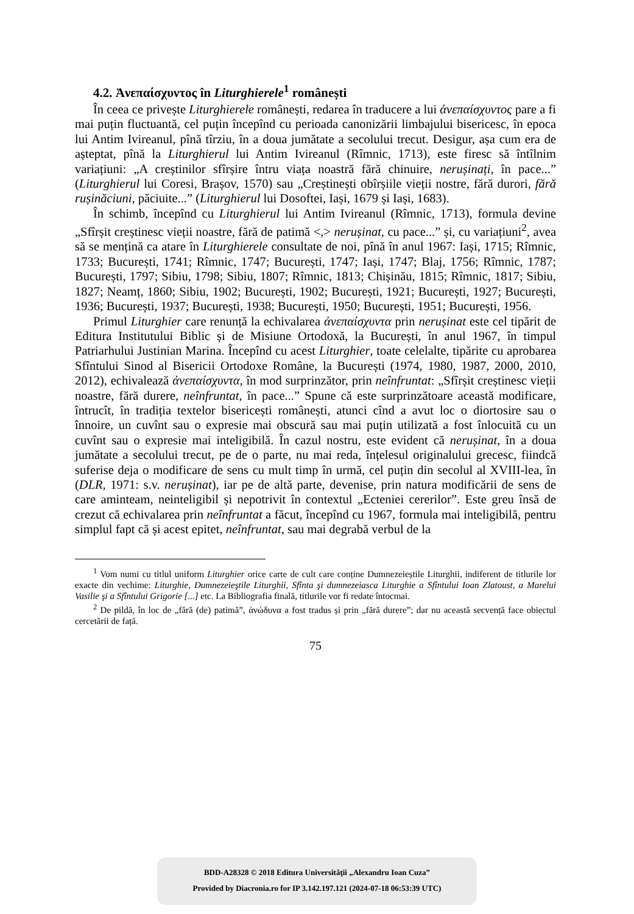4.2. Ἀνεπαίσχυντος în Liturghierele<sup>1</sup> românești
În ceea ce privește Liturghierele românești, redarea în traducere a lui ἀνεπαίσχυντος pare a fi mai puțin fluctuantă, cel puțin începînd cu perioada canonizării limbajului bisericesc, în epoca lui Antim Ivireanul, pînă tîrziu, în a doua jumătate a secolului trecut. Desigur, așa cum era de așteptat, pînă la Liturghierul lui Antim Ivireanul (Rîmnic, 1713), este firesc să întîlnim variațiuni: „A creștinilor sfîrșire întru viața noastră fără chinuire, nerușinați, în pace...” (Liturghierul lui Coresi, Brașov, 1570) sau „Creștinești obîrșiile vieții nostre, fără durori, fără rușinăciuni, păciuite...” (Liturghierul lui Dosoftei, Iași, 1679 și Iași, 1683).
În schimb, începînd cu Liturghierul lui Antim Ivireanul (Rîmnic, 1713), formula devine „Sfîrșit creștinesc vieții noastre, fără de patimă <,> nerușinat, cu pace...” și, cu variațiuni<sup>2</sup>, avea să se mențină ca atare în Liturghierele consultate de noi, pînă în anul 1967: Iași, 1715; Rîmnic, 1733; București, 1741; Rîmnic, 1747; București, 1747; Iași, 1747; Blaj, 1756; Rîmnic, 1787; București, 1797; Sibiu, 1798; Sibiu, 1807; Rîmnic, 1813; Chișinău, 1815; Rîmnic, 1817; Sibiu, 1827; Neamț, 1860; Sibiu, 1902; București, 1902; București, 1921; București, 1927; București, 1936; București, 1937; București, 1938; București, 1950; București, 1951; București, 1956.
Primul Liturghier care renunță la echivalarea ἀνεπαίσχυντα prin nerușinat este cel tipărit de Editura Institutului Biblic și de Misiune Ortodoxă, la București, în anul 1967, în timpul Patriarhului Justinian Marina. Începînd cu acest Liturghier, toate celelalte, tipărite cu aprobarea Sfîntului Sinod al Bisericii Ortodoxe Române, la București (1974, 1980, 1987, 2000, 2010, 2012), echivalează ἀνεπαίσχυντα, în mod surprinzător, prin neînfruntat: „Sfîrșit creștinesc vieții noastre, fără durere, neînfruntat, în pace...” Spune că este surprinzătoare această modificare, întrucît, în tradiția textelor bisericești românești, atunci cînd a avut loc o diortosire sau o înnoire, un cuvînt sau o expresie mai obscură sau mai puțin utilizată a fost înlocuită cu un cuvînt sau o expresie mai inteligibilă. În cazul nostru, este evident că nerușinat, în a doua jumătate a secolului trecut, pe de o parte, nu mai reda, înțelesul originalului grecesc, fiindcă suferise deja o modificare de sens cu mult timp în urmă, cel puțin din secolul al XVIII-lea, în (DLR, 1971: s.v. nerușinat), iar pe de altă parte, devenise, prin natura modificării de sens de care aminteam, neinteligibil și nepotrivit în contextul „Ecteniei cererilor”. Este greu însă de crezut că echivalarea prin neînfruntat a făcut, începînd cu 1967, formula mai inteligibilă, pentru simplul fapt că și acest epitet, neînfruntat, sau mai degrabă verbul de la
<sup>1</sup> Vom numi cu titlul uniform Liturghier orice carte de cult care conține Dumnezeieștile Liturghii, indiferent de titlurile lor exacte din vechime: Liturghie, Dumnezeieştile Liturghii, Sfînta şi dumnezeiasca Liturghie a Sfîntului Ioan Zlatoust, a Marelui Vasilie şi a Sfîntului Grigorie [...] etc. La Bibliografia finală, titlurile vor fi redate întocmai.
<sup>2</sup> De pildă, în loc de „fără (de) patimă”, ἀνώδυνα a fost tradus și prin „fără durere”; dar nu această secvență face obiectul cercetării de față.
75
BDD-A28328 © 2018 Editura Universităţii „Alexandru Ioan Cuza”
Provided by Diacronia.ro for IP 3.142.197.121 (2024-07-18 06:53:39 UTC)